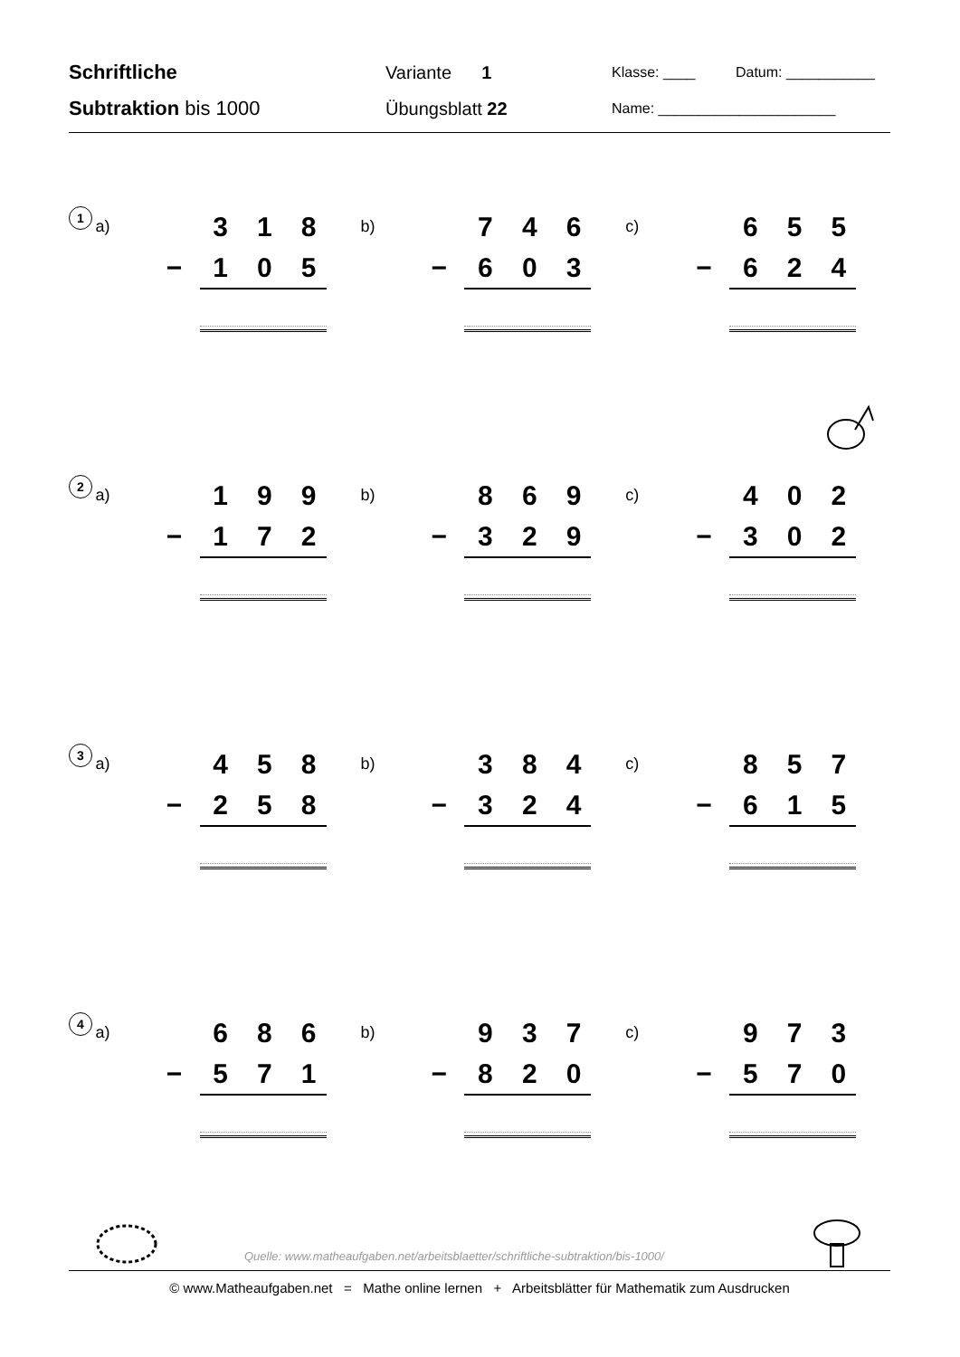Schriftliche
Subtraktion bis 1000
Variante 1
Übungsblatt 22
Klasse: ____ Datum: ___________
Name: ______________________
1
a)
3 1 8
− 1 0 5
b)
7 4 6
− 6 0 3
c)
6 5 5
− 6 2 4
2
a)
1 9 9
− 1 7 2
b)
8 6 9
− 3 2 9
c)
4 0 2
− 3 0 2
3
a)
4 5 8
− 2 5 8
b)
3 8 4
− 3 2 4
c)
8 5 7
− 6 1 5
4
a)
6 8 6
− 5 7 1
b)
9 3 7
− 8 2 0
c)
9 7 3
− 5 7 0
Quelle: www.matheaufgaben.net/arbeitsblaetter/schriftliche-subtraktion/bis-1000/
© www.Matheaufgaben.net = Mathe online lernen + Arbeitsblätter für Mathematik zum Ausdrucken